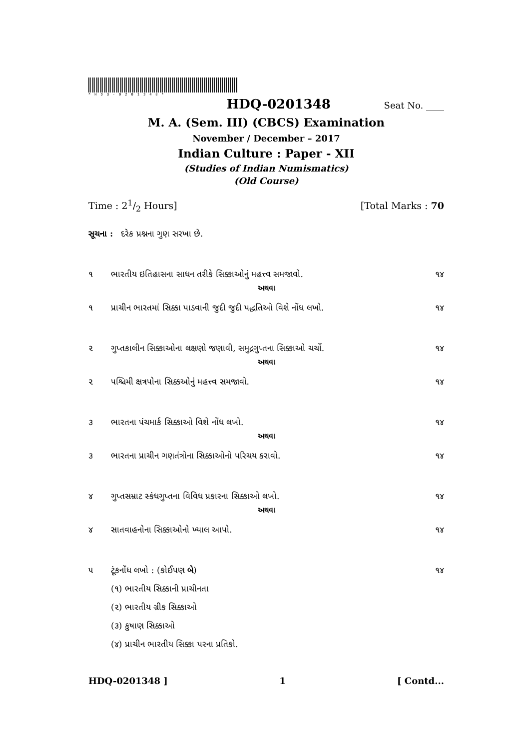*HDQ-0201348*
HDQ-0201348 Seat No. ____
M. A. (Sem. III) (CBCS) Examination
November / December – 2017
Indian Culture : Paper - XII
(Studies of Indian Numismatics)
(Old Course)
Time : 21/2 Hours] [Total Marks : 70
સૂચના : દરેક પ્રશ્નના ગુણ સરખા છે.
૧ ભારતીય ઇતિહાસના સાધન તરીકે સિક્કાઓનું મહત્ત્વ સમજાવો. ૧૪
અથવા
૧ પ્રાચીન ભારતમાં સિક્કા પાડવાની જુદી જુદી પદ્ધતિઓ વિશે નોંધ લખો. ૧૪
૨ ગુપ્તકાલીન સિક્કાઓના લક્ષણો જણાવી, સમુદ્રગુપ્તના સિક્કાઓ ચર્ચો. ૧૪
અથવા
૨ પશ્ચિમી ક્ષત્રપોના સિક્કઓનું મહત્ત્વ સમજાવો. ૧૪
૩ ભારતના પંચમાર્ક સિક્કાઓ વિશે નોંધ લખો. ૧૪
અથવા
૩ ભારતના પ્રાચીન ગણતંત્રોના સિક્કાઓનો પરિચય કરાવો. ૧૪
૪ ગુપ્તસમ્રાટ સ્કંધગુપ્તના વિવિધ પ્રકારના સિક્કાઓ લખો. ૧૪
અથવા
૪ સાતવાહનોના સિક્કાઓનો ખ્યાલ આપો. ૧૪
૫ ટૂંકનોંધ લખો : (કોઈપણ બે) ૧૪
(૧) ભારતીય સિક્કાની પ્રાચીનતા
(૨) ભારતીય ગ્રીક સિક્કાઓ
(૩) કુષાણ સિક્કાઓ
(૪) પ્રાચીન ભારતીય સિક્કા પરના પ્રતિકો.
HDQ-0201348 ] 1 [ Contd...